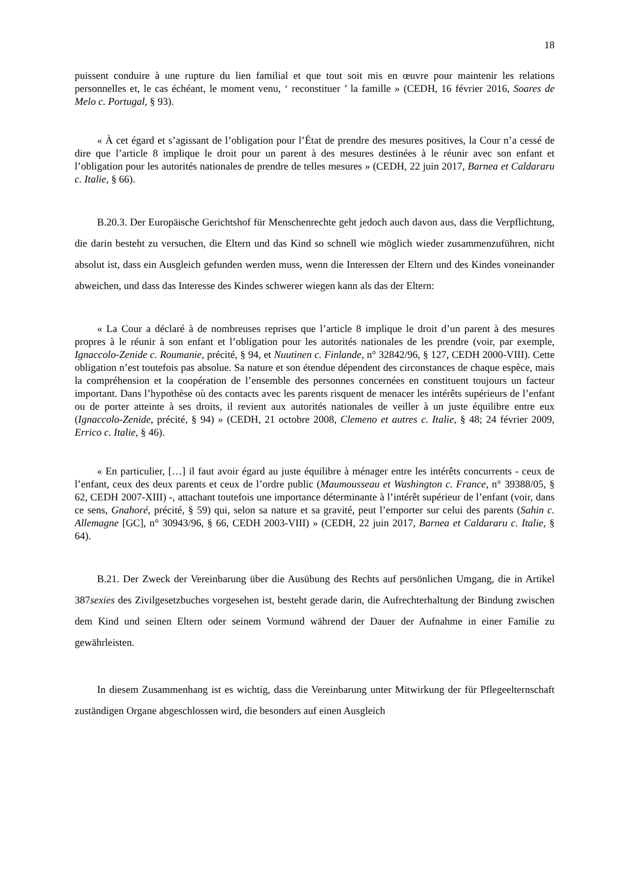18
puissent conduire à une rupture du lien familial et que tout soit mis en œuvre pour maintenir les relations personnelles et, le cas échéant, le moment venu, ‘ reconstituer ’ la famille » (CEDH, 16 février 2016, Soares de Melo c. Portugal, § 93).
« À cet égard et s’agissant de l’obligation pour l’État de prendre des mesures positives, la Cour n’a cessé de dire que l’article 8 implique le droit pour un parent à des mesures destinées à le réunir avec son enfant et l’obligation pour les autorités nationales de prendre de telles mesures » (CEDH, 22 juin 2017, Barnea et Caldararu c. Italie, § 66).
B.20.3. Der Europäische Gerichtshof für Menschenrechte geht jedoch auch davon aus, dass die Verpflichtung, die darin besteht zu versuchen, die Eltern und das Kind so schnell wie möglich wieder zusammenzuführen, nicht absolut ist, dass ein Ausgleich gefunden werden muss, wenn die Interessen der Eltern und des Kindes voneinander abweichen, und dass das Interesse des Kindes schwerer wiegen kann als das der Eltern:
« La Cour a déclaré à de nombreuses reprises que l’article 8 implique le droit d’un parent à des mesures propres à le réunir à son enfant et l’obligation pour les autorités nationales de les prendre (voir, par exemple, Ignaccolo-Zenide c. Roumanie, précité, § 94, et Nuutinen c. Finlande, n° 32842/96, § 127, CEDH 2000-VIII). Cette obligation n’est toutefois pas absolue. Sa nature et son étendue dépendent des circonstances de chaque espèce, mais la compréhension et la coopération de l’ensemble des personnes concernées en constituent toujours un facteur important. Dans l’hypothèse où des contacts avec les parents risquent de menacer les intérêts supérieurs de l’enfant ou de porter atteinte à ses droits, il revient aux autorités nationales de veiller à un juste équilibre entre eux (Ignaccolo-Zenide, précité, § 94) » (CEDH, 21 octobre 2008, Clemeno et autres c. Italie, § 48; 24 février 2009, Errico c. Italie, § 46).
« En particulier, […] il faut avoir égard au juste équilibre à ménager entre les intérêts concurrents - ceux de l’enfant, ceux des deux parents et ceux de l’ordre public (Maumousseau et Washington c. France, n° 39388/05, § 62, CEDH 2007-XIII) -, attachant toutefois une importance déterminante à l’intérêt supérieur de l’enfant (voir, dans ce sens, Gnahoré, précité, § 59) qui, selon sa nature et sa gravité, peut l’emporter sur celui des parents (Sahin c. Allemagne [GC], n° 30943/96, § 66, CEDH 2003-VIII) » (CEDH, 22 juin 2017, Barnea et Caldararu c. Italie, § 64).
B.21. Der Zweck der Vereinbarung über die Ausübung des Rechts auf persönlichen Umgang, die in Artikel 387sexies des Zivilgesetzbuches vorgesehen ist, besteht gerade darin, die Aufrechterhaltung der Bindung zwischen dem Kind und seinen Eltern oder seinem Vormund während der Dauer der Aufnahme in einer Familie zu gewährleisten.
In diesem Zusammenhang ist es wichtig, dass die Vereinbarung unter Mitwirkung der für Pflegeelternschaft zuständigen Organe abgeschlossen wird, die besonders auf einen Ausgleich